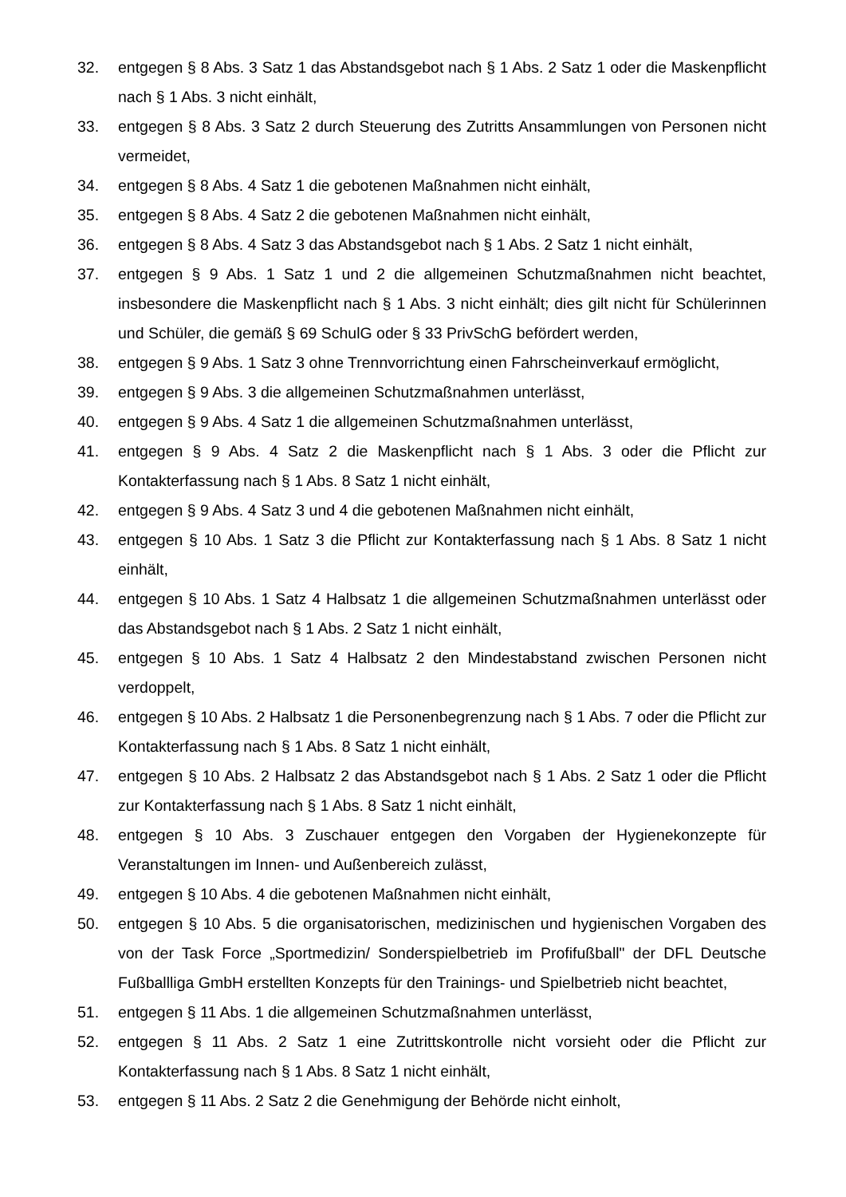32. entgegen § 8 Abs. 3 Satz 1 das Abstandsgebot nach § 1 Abs. 2 Satz 1 oder die Maskenpflicht nach § 1 Abs. 3 nicht einhält,
33. entgegen § 8 Abs. 3 Satz 2 durch Steuerung des Zutritts Ansammlungen von Personen nicht vermeidet,
34. entgegen § 8 Abs. 4 Satz 1 die gebotenen Maßnahmen nicht einhält,
35. entgegen § 8 Abs. 4 Satz 2 die gebotenen Maßnahmen nicht einhält,
36. entgegen § 8 Abs. 4 Satz 3 das Abstandsgebot nach § 1 Abs. 2 Satz 1 nicht einhält,
37. entgegen § 9 Abs. 1 Satz 1 und 2 die allgemeinen Schutzmaßnahmen nicht beachtet, insbesondere die Maskenpflicht nach § 1 Abs. 3 nicht einhält; dies gilt nicht für Schülerinnen und Schüler, die gemäß § 69 SchulG oder § 33 PrivSchG befördert werden,
38. entgegen § 9 Abs. 1 Satz 3 ohne Trennvorrichtung einen Fahrscheinverkauf ermöglicht,
39. entgegen § 9 Abs. 3 die allgemeinen Schutzmaßnahmen unterlässt,
40. entgegen § 9 Abs. 4 Satz 1 die allgemeinen Schutzmaßnahmen unterlässt,
41. entgegen § 9 Abs. 4 Satz 2 die Maskenpflicht nach § 1 Abs. 3 oder die Pflicht zur Kontakterfassung nach § 1 Abs. 8 Satz 1 nicht einhält,
42. entgegen § 9 Abs. 4 Satz 3 und 4 die gebotenen Maßnahmen nicht einhält,
43. entgegen § 10 Abs. 1 Satz 3 die Pflicht zur Kontakterfassung nach § 1 Abs. 8 Satz 1 nicht einhält,
44. entgegen § 10 Abs. 1 Satz 4 Halbsatz 1 die allgemeinen Schutzmaßnahmen unterlässt oder das Abstandsgebot nach § 1 Abs. 2 Satz 1 nicht einhält,
45. entgegen § 10 Abs. 1 Satz 4 Halbsatz 2 den Mindestabstand zwischen Personen nicht verdoppelt,
46. entgegen § 10 Abs. 2 Halbsatz 1 die Personenbegrenzung nach § 1 Abs. 7 oder die Pflicht zur Kontakterfassung nach § 1 Abs. 8 Satz 1 nicht einhält,
47. entgegen § 10 Abs. 2 Halbsatz 2 das Abstandsgebot nach § 1 Abs. 2 Satz 1 oder die Pflicht zur Kontakterfassung nach § 1 Abs. 8 Satz 1 nicht einhält,
48. entgegen § 10 Abs. 3 Zuschauer entgegen den Vorgaben der Hygienekonzepte für Veranstaltungen im Innen- und Außenbereich zulässt,
49. entgegen § 10 Abs. 4 die gebotenen Maßnahmen nicht einhält,
50. entgegen § 10 Abs. 5 die organisatorischen, medizinischen und hygienischen Vorgaben des von der Task Force „Sportmedizin/ Sonderspielbetrieb im Profifußball" der DFL Deutsche Fußballliga GmbH erstellten Konzepts für den Trainings- und Spielbetrieb nicht beachtet,
51. entgegen § 11 Abs. 1 die allgemeinen Schutzmaßnahmen unterlässt,
52. entgegen § 11 Abs. 2 Satz 1 eine Zutrittskontrolle nicht vorsieht oder die Pflicht zur Kontakterfassung nach § 1 Abs. 8 Satz 1 nicht einhält,
53. entgegen § 11 Abs. 2 Satz 2 die Genehmigung der Behörde nicht einholt,